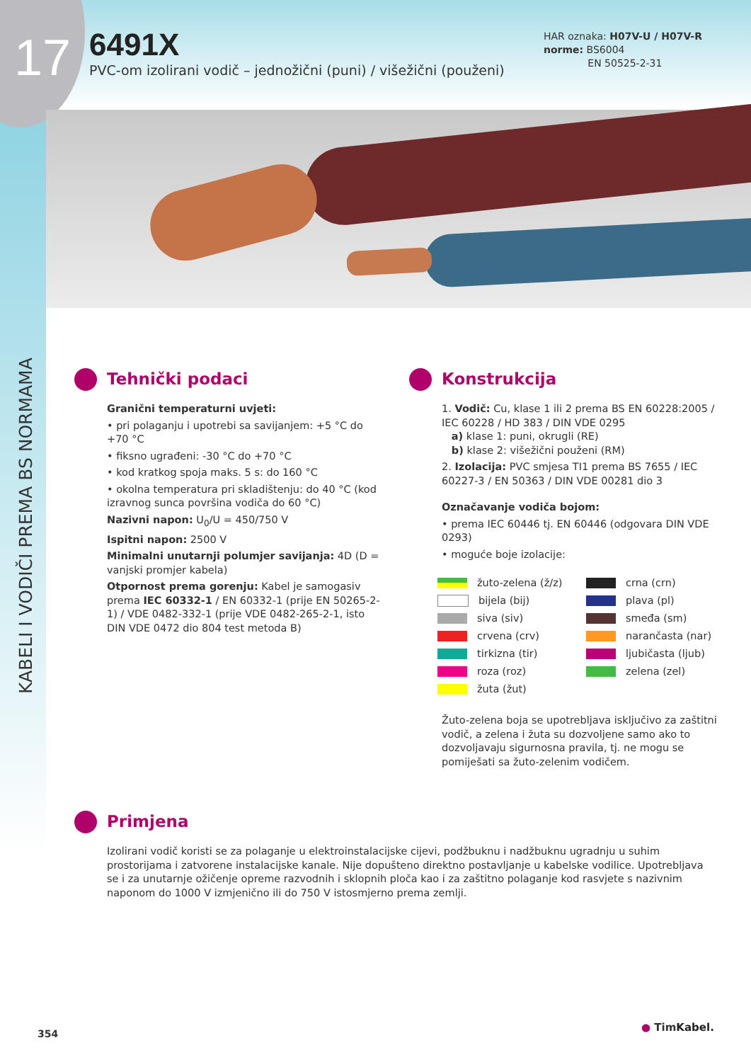17
6491X
PVC-om izolirani vodič – jednožični (puni) / višežični (použeni)
HAR oznaka: H07V-U / H07V-R
norme: BS6004
EN 50525-2-31
KABELI I VODIČI PREMA BS NORMAMA
Tehnički podaci
Granični temperaturni uvjeti:
• pri polaganju i upotrebi sa savijanjem: +5 °C do +70 °C
• fiksno ugrađeni: -30 °C do +70 °C
• kod kratkog spoja maks. 5 s: do 160 °C
• okolna temperatura pri skladištenju: do 40 °C (kod izravnog sunca površina vodiča do 60 °C)
Nazivni napon: U<sub>0</sub>/U = 450/750 V
Ispitni napon: 2500 V
Minimalni unutarnji polumjer savijanja: 4D (D = vanjski promjer kabela)
Otpornost prema gorenju: Kabel je samogasiv prema IEC 60332-1 / EN 60332-1 (prije EN 50265-2-1) / VDE 0482-332-1 (prije VDE 0482-265-2-1, isto DIN VDE 0472 dio 804 test metoda B)
Konstrukcija
1. Vodič: Cu, klase 1 ili 2 prema BS EN 60228:2005 / IEC 60228 / HD 383 / DIN VDE 0295
a) klase 1: puni, okrugli (RE)
b) klase 2: višežični použeni (RM)
2. Izolacija: PVC smjesa TI1 prema BS 7655 / IEC 60227-3 / EN 50363 / DIN VDE 00281 dio 3
Označavanje vodiča bojom:
• prema IEC 60446 tj. EN 60446 (odgovara DIN VDE 0293)
• moguće boje izolacije:
žuto-zelena (ž/z)
bijela (bij)
siva (siv)
crvena (crv)
tirkizna (tir)
roza (roz)
žuta (žut)
crna (crn)
plava (pl)
smeđa (sm)
narančasta (nar)
ljubičasta (ljub)
zelena (zel)
Žuto-zelena boja se upotrebljava isključivo za zaštitni vodič, a zelena i žuta su dozvoljene samo ako to dozvoljavaju sigurnosna pravila, tj. ne mogu se pomiješati sa žuto-zelenim vodičem.
Primjena
Izolirani vodič koristi se za polaganje u elektroinstalacijske cijevi, podžbuknu i nadžbuknu ugradnju u suhim prostorijama i zatvorene instalacijske kanale. Nije dopušteno direktno postavljanje u kabelske vodilice. Upotrebljava se i za unutarnje ožičenje opreme razvodnih i sklopnih ploča kao i za zaštitno polaganje kod rasvjete s nazivnim naponom do 1000 V izmjenično ili do 750 V istosmjerno prema zemlji.
354
● TimKabel.